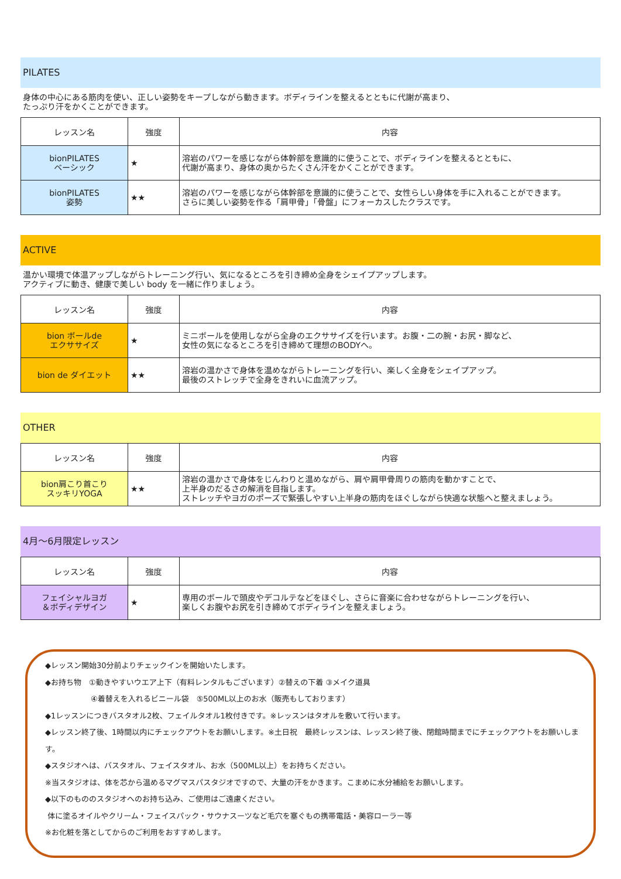PILATES
身体の中心にある筋肉を使い、正しい姿勢をキープしながら動きます。ボディラインを整えるとともに代謝が高まり、
たっぷり汗をかくことができます。
| レッスン名 | 強度 | 内容 |
| --- | --- | --- |
| bionPILATES ベーシック | ★ | 溶岩のパワーを感じながら体幹部を意識的に使うことで、ボディラインを整えるとともに、 代謝が高まり、身体の奥からたくさん汗をかくことができます。 |
| bionPILATES 姿勢 | ★★ | 溶岩のパワーを感じながら体幹部を意識的に使うことで、女性らしい身体を手に入れることができます。 さらに美しい姿勢を作る「肩甲骨」「骨盤」にフォーカスしたクラスです。 |
ACTIVE
温かい環境で体温アップしながらトレーニング行い、気になるところを引き締め全身をシェイプアップします。
アクティブに動き、健康で美しい body を一緒に作りましょう。
| レッスン名 | 強度 | 内容 |
| --- | --- | --- |
| bion ボールde エクササイズ | ★ | ミニボールを使用しながら全身のエクササイズを行います。お腹・二の腕・お尻・脚など、 女性の気になるところを引き締めて理想のBODYへ。 |
| bion de ダイエット | ★★ | 溶岩の温かさで身体を温めながらトレーニングを行い、楽しく全身をシェイプアップ。 最後のストレッチで全身をきれいに血流アップ。 |
OTHER
| レッスン名 | 強度 | 内容 |
| --- | --- | --- |
| bion肩こり首こり スッキリYOGA | ★★ | 溶岩の温かさで身体をじんわりと温めながら、肩や肩甲骨周りの筋肉を動かすことで、 上半身のだるさの解消を目指します。 ストレッチやヨガのポーズで緊張しやすい上半身の筋肉をほぐしながら快適な状態へと整えましょう。 |
4月～6月限定レッスン
| レッスン名 | 強度 | 内容 |
| --- | --- | --- |
| フェイシャルヨガ ＆ボディデザイン | ★ | 専用のボールで頭皮やデコルテなどをほぐし、さらに音楽に合わせながらトレーニングを行い、 楽しくお腹やお尻を引き締めてボディラインを整えましょう。 |
◆レッスン開始30分前よりチェックインを開始いたします。
◆お持ち物　①動きやすいウエア上下（有料レンタルもございます）②替えの下着 ③メイク道具
④着替えを入れるビニール袋　⑤500ML以上のお水（販売もしております）
◆1レッスンにつきバスタオル2枚、フェイルタオル1枚付きです。※レッスンはタオルを敷いて行います。
◆レッスン終了後、1時間以内にチェックアウトをお願いします。※土日祝　最終レッスンは、レッスン終了後、閉館時間までにチェックアウトをお願いします。
◆スタジオへは、バスタオル、フェイスタオル、お水（500ML以上）をお持ちください。
※当スタジオは、体を芯から温めるマグマスパスタジオですので、大量の汗をかきます。こまめに水分補給をお願いします。
◆以下のもののスタジオへのお持ち込み、ご使用はご遠慮ください。
体に塗るオイルやクリーム・フェイスパック・サウナスーツなど毛穴を塞ぐもの携帯電話・美容ローラー等
※お化粧を落としてからのご利用をおすすめします。